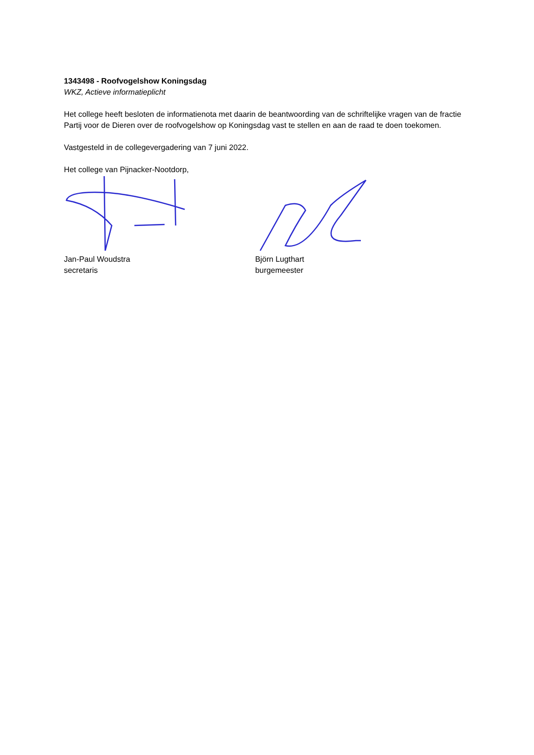1343498 - Roofvogelshow Koningsdag
WKZ, Actieve informatieplicht
Het college heeft besloten de informatienota met daarin de beantwoording van de schriftelijke vragen van de fractie Partij voor de Dieren over de roofvogelshow op Koningsdag vast te stellen en aan de raad te doen toekomen.
Vastgesteld in de collegevergadering van 7 juni 2022.
Het college van Pijnacker-Nootdorp,
Jan-Paul Woudstra
secretaris
Björn Lugthart
burgemeester